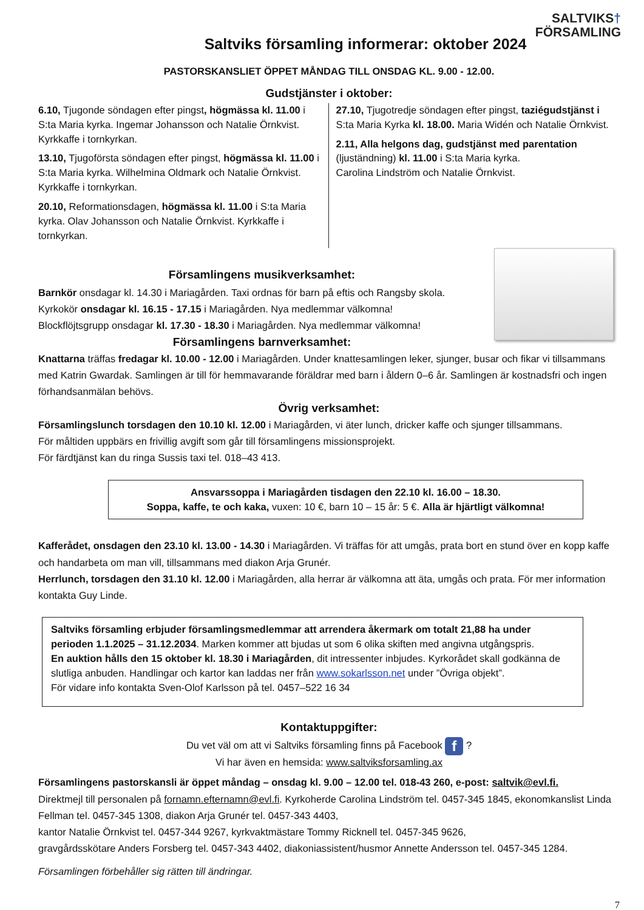SALTVIKS†
FÖRSAMLING
Saltviks församling informerar: oktober 2024
PASTORSKANSLIET ÖPPET MÅNDAG TILL ONSDAG KL. 9.00 - 12.00.
Gudstjänster i oktober:
6.10, Tjugonde söndagen efter pingst, högmässa kl. 11.00 i S:ta Maria kyrka. Ingemar Johansson och Natalie Örnkvist. Kyrkkaffe i tornkyrkan.
13.10, Tjugoförsta söndagen efter pingst, högmässa kl. 11.00 i S:ta Maria kyrka. Wilhelmina Oldmark och Natalie Örnkvist. Kyrkkaffe i tornkyrkan.
20.10, Reformationsdagen, högmässa kl. 11.00 i S:ta Maria kyrka. Olav Johansson och Natalie Örnkvist. Kyrkkaffe i tornkyrkan.
27.10, Tjugotredje söndagen efter pingst, taziégudstjänst i S:ta Maria Kyrka kl. 18.00. Maria Widén och Natalie Örnkvist.
2.11, Alla helgons dag, gudstjänst med parentation (ljuständning) kl. 11.00 i S:ta Maria kyrka.
Carolina Lindström och Natalie Örnkvist.
Församlingens musikverksamhet:
Barnkör onsdagar kl. 14.30 i Mariagården. Taxi ordnas för barn på eftis och Rangsby skola.
Kyrkokör onsdagar kl. 16.15 - 17.15 i Mariagården. Nya medlemmar välkomna!
Blockflöjtsgrupp onsdagar kl. 17.30 - 18.30 i Mariagården. Nya medlemmar välkomna!
Församlingens barnverksamhet:
Knattarna träffas fredagar kl. 10.00 - 12.00 i Mariagården. Under knattesamlingen leker, sjunger, busar och fikar vi tillsammans med Katrin Gwardak. Samlingen är till för hemmavarande föräldrar med barn i åldern 0–6 år. Samlingen är kostnadsfri och ingen förhandsanmälan behövs.
Övrig verksamhet:
Församlingslunch torsdagen den 10.10 kl. 12.00 i Mariagården, vi äter lunch, dricker kaffe och sjunger tillsammans.
För måltiden uppbärs en frivillig avgift som går till församlingens missionsprojekt.
För färdtjänst kan du ringa Sussis taxi tel. 018–43 413.
Ansvarssoppa i Mariagården tisdagen den 22.10 kl. 16.00 – 18.30.
Soppa, kaffe, te och kaka, vuxen: 10 €, barn 10 – 15 år: 5 €. Alla är hjärtligt välkomna!
Kafferådet, onsdagen den 23.10 kl. 13.00 - 14.30 i Mariagården. Vi träffas för att umgås, prata bort en stund över en kopp kaffe och handarbeta om man vill, tillsammans med diakon Arja Grunér.
Herrlunch, torsdagen den 31.10 kl. 12.00 i Mariagården, alla herrar är välkomna att äta, umgås och prata. För mer information kontakta Guy Linde.
Saltviks församling erbjuder församlingsmedlemmar att arrendera åkermark om totalt 21,88 ha under perioden 1.1.2025 – 31.12.2034. Marken kommer att bjudas ut som 6 olika skiften med angivna utgångspris.
En auktion hålls den 15 oktober kl. 18.30 i Mariagården, dit intressenter inbjudes. Kyrkorådet skall godkänna de slutliga anbuden. Handlingar och kartor kan laddas ner från www.sokarlsson.net under ”Övriga objekt”.
För vidare info kontakta Sven-Olof Karlsson på tel. 0457–522 16 34
Kontaktuppgifter:
Du vet väl om att vi Saltviks församling finns på Facebook f ?
Vi har även en hemsida: www.saltviksforsamling.ax
Församlingens pastorskansli är öppet måndag – onsdag kl. 9.00 – 12.00 tel. 018-43 260, e-post: saltvik@evl.fi.
Direktmejl till personalen på fornamn.efternamn@evl.fi. Kyrkoherde Carolina Lindström tel. 0457-345 1845, ekonomkanslist Linda Fellman tel. 0457-345 1308, diakon Arja Grunér tel. 0457-343 4403,
kantor Natalie Örnkvist tel. 0457-344 9267, kyrkvaktmästare Tommy Ricknell tel. 0457-345 9626,
gravgårdsskötare Anders Forsberg tel. 0457-343 4402, diakoniassistent/husmor Annette Andersson tel. 0457-345 1284.
Församlingen förbehåller sig rätten till ändringar.
7